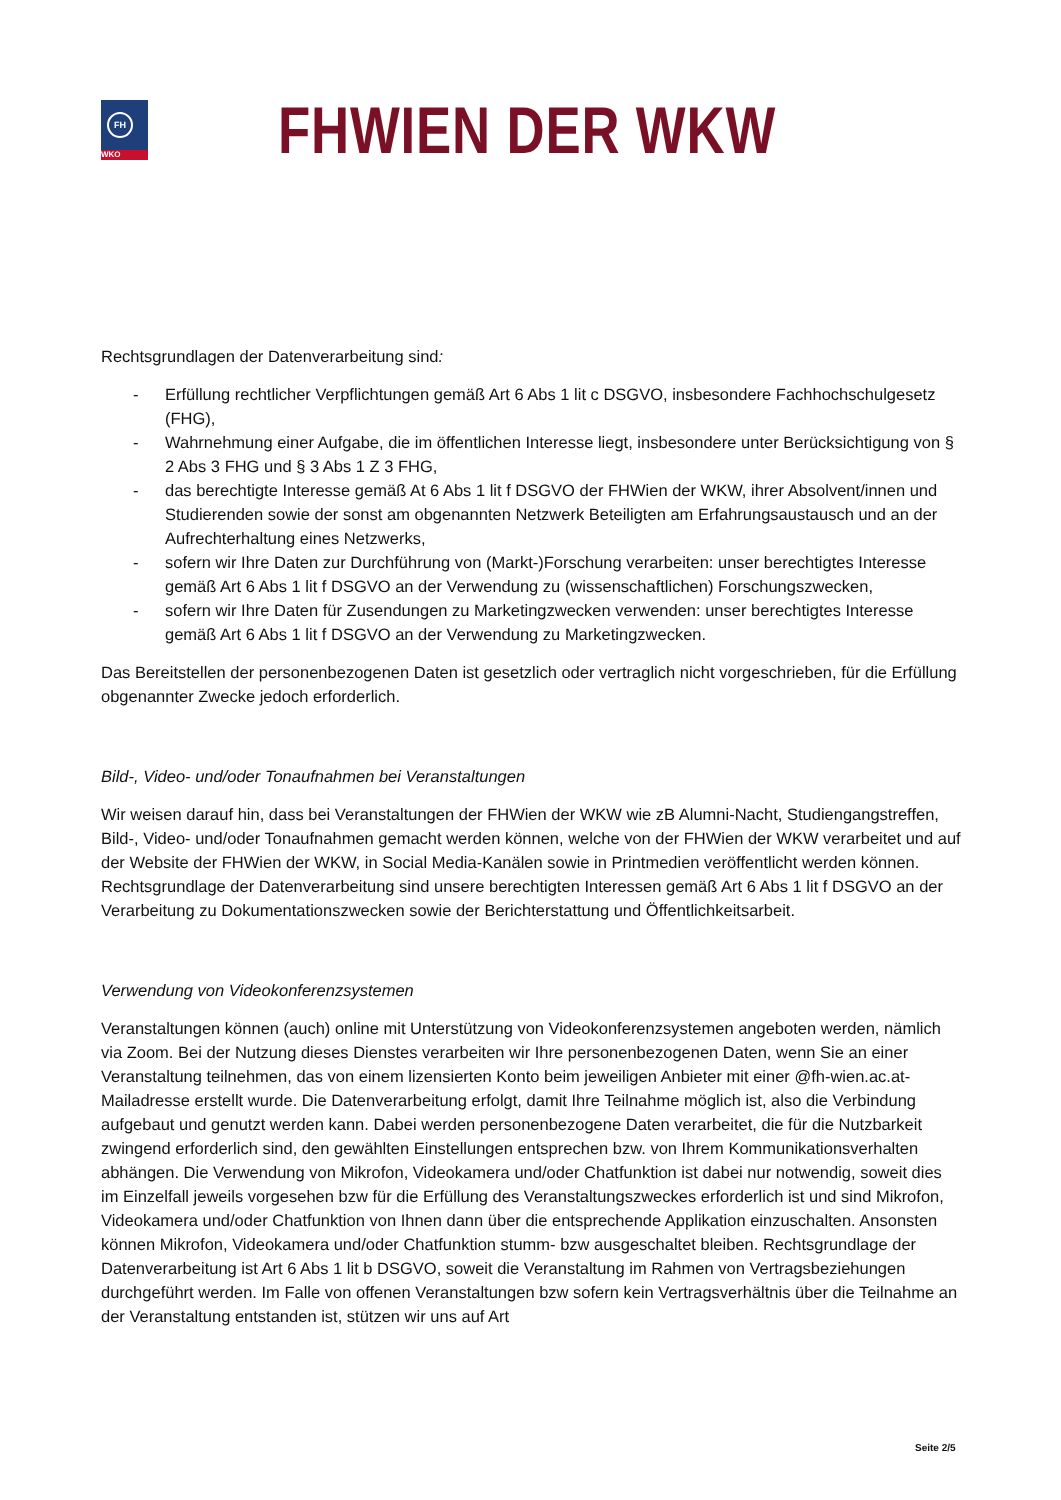FH
WKO
FHWIEN DER WKW
Rechtsgrundlagen der Datenverarbeitung sind:
- Erfüllung rechtlicher Verpflichtungen gemäß Art 6 Abs 1 lit c DSGVO, insbesondere Fachhoch­schulgesetz (FHG),
- Wahrnehmung einer Aufgabe, die im öffentlichen Interesse liegt, insbesondere unter Berück­sichtigung von § 2 Abs 3 FHG und § 3 Abs 1 Z 3 FHG,
- das berechtigte Interesse gemäß At 6 Abs 1 lit f DSGVO der FHWien der WKW, ihrer Absol­vent/innen und Studierenden sowie der sonst am obgenannten Netzwerk Beteiligten am Erfah­rungsaustausch und an der Aufrechterhaltung eines Netzwerks,
- sofern wir Ihre Daten zur Durchführung von (Markt-)Forschung verarbeiten: unser berechtigtes Interesse gemäß Art 6 Abs 1 lit f DSGVO an der Verwendung zu (wissenschaftlichen) For­schungszwecken,
- sofern wir Ihre Daten für Zusendungen zu Marketingzwecken verwenden: unser berechtigtes Interesse gemäß Art 6 Abs 1 lit f DSGVO an der Verwendung zu Marketingzwecken.
Das Bereitstellen der personenbezogenen Daten ist gesetzlich oder vertraglich nicht vorgeschrieben, für die Erfüllung obgenannter Zwecke jedoch erforderlich.
Bild-, Video- und/oder Tonaufnahmen bei Veranstaltungen
Wir weisen darauf hin, dass bei Veranstaltungen der FHWien der WKW wie zB Alumni-Nacht, Studien­gangstreffen, Bild-, Video- und/oder Tonaufnahmen gemacht werden können, welche von der FHWien der WKW verarbeitet und auf der Website der FHWien der WKW, in Social Media-Kanälen sowie in Print­medien veröffentlicht werden können. Rechtsgrundlage der Datenverarbeitung sind unsere berechtig­ten Interessen gemäß Art 6 Abs 1 lit f DSGVO an der Verarbeitung zu Dokumentationszwecken sowie der Berichterstattung und Öffentlichkeitsarbeit.
Verwendung von Videokonferenzsystemen
Veranstaltungen können (auch) online mit Unterstützung von Videokonferenzsystemen angeboten wer­den, nämlich via Zoom. Bei der Nutzung dieses Dienstes verarbeiten wir Ihre personenbezogenen Da­ten, wenn Sie an einer Veranstaltung teilnehmen, das von einem lizensierten Konto beim jeweiligen An­bieter mit einer @fh-wien.ac.at-Mailadresse erstellt wurde. Die Datenverarbeitung erfolgt, damit Ihre Teilnahme möglich ist, also die Verbindung aufgebaut und genutzt werden kann. Dabei werden perso­nenbezogene Daten verarbeitet, die für die Nutzbarkeit zwingend erforderlich sind, den gewählten Ein­stellungen entsprechen bzw. von Ihrem Kommunikationsverhalten abhängen. Die Verwendung von Mik­rofon, Videokamera und/oder Chatfunktion ist dabei nur notwendig, soweit dies im Einzelfall jeweils vor­gesehen bzw für die Erfüllung des Veranstaltungszweckes erforderlich ist und sind Mikrofon, Videoka­mera und/oder Chatfunktion von Ihnen dann über die entsprechende Applikation einzuschalten. An­sonsten können Mikrofon, Videokamera und/oder Chatfunktion stumm- bzw ausgeschaltet bleiben. Rechtsgrundlage der Datenverarbeitung ist Art 6 Abs 1 lit b DSGVO, soweit die Veranstaltung im Rah­men von Vertragsbeziehungen durchgeführt werden. Im Falle von offenen Veranstaltungen bzw sofern kein Vertragsverhältnis über die Teilnahme an der Veranstaltung entstanden ist, stützen wir uns auf Art
Seite 2/5